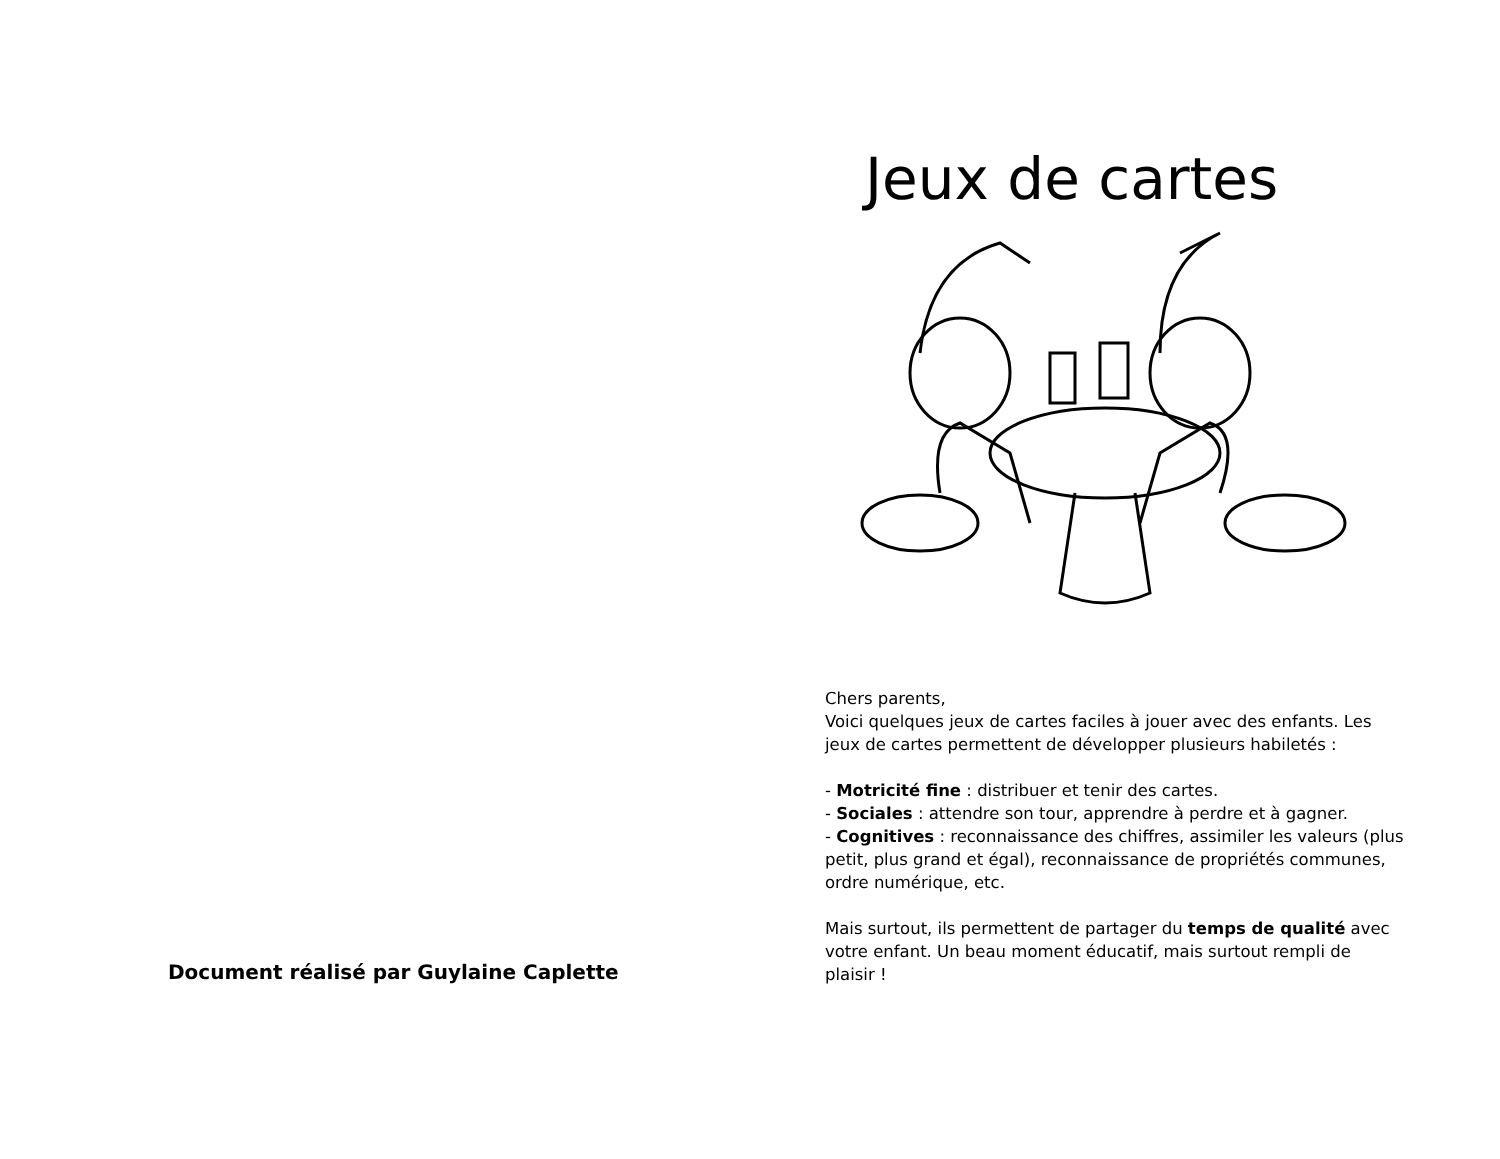Document réalisé par Guylaine Caplette
Jeux de cartes
Chers parents,
Voici quelques jeux de cartes faciles à jouer avec des enfants. Les jeux de cartes permettent de développer plusieurs habiletés :
- Motricité fine : distribuer et tenir des cartes.
- Sociales : attendre son tour, apprendre à perdre et à gagner.
- Cognitives : reconnaissance des chiffres, assimiler les valeurs (plus petit, plus grand et égal), reconnaissance de propriétés communes, ordre numérique, etc.
Mais surtout, ils permettent de partager du temps de qualité avec votre enfant. Un beau moment éducatif, mais surtout rempli de plaisir !